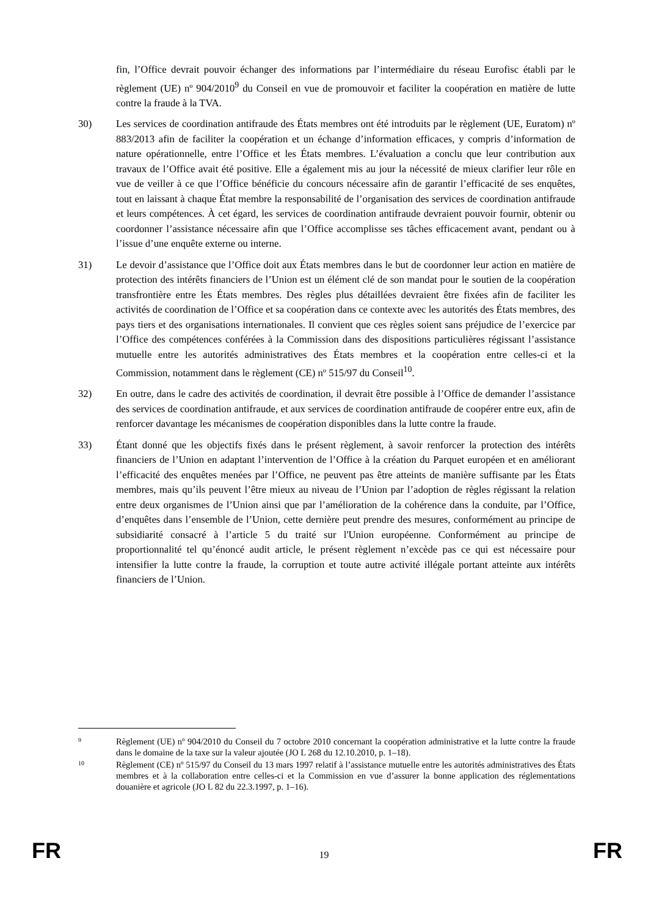fin, l’Office devrait pouvoir échanger des informations par l’intermédiaire du réseau Eurofisc établi par le règlement (UE) nº 904/2010<sup>9</sup> du Conseil en vue de promouvoir et faciliter la coopération en matière de lutte contre la fraude à la TVA.
30) Les services de coordination antifraude des États membres ont été introduits par le règlement (UE, Euratom) nº 883/2013 afin de faciliter la coopération et un échange d’information efficaces, y compris d’information de nature opérationnelle, entre l’Office et les États membres. L’évaluation a conclu que leur contribution aux travaux de l’Office avait été positive. Elle a également mis au jour la nécessité de mieux clarifier leur rôle en vue de veiller à ce que l’Office bénéficie du concours nécessaire afin de garantir l’efficacité de ses enquêtes, tout en laissant à chaque État membre la responsabilité de l’organisation des services de coordination antifraude et leurs compétences. À cet égard, les services de coordination antifraude devraient pouvoir fournir, obtenir ou coordonner l’assistance nécessaire afin que l’Office accomplisse ses tâches efficacement avant, pendant ou à l’issue d’une enquête externe ou interne.
31) Le devoir d’assistance que l’Office doit aux États membres dans le but de coordonner leur action en matière de protection des intérêts financiers de l’Union est un élément clé de son mandat pour le soutien de la coopération transfrontière entre les États membres. Des règles plus détaillées devraient être fixées afin de faciliter les activités de coordination de l’Office et sa coopération dans ce contexte avec les autorités des États membres, des pays tiers et des organisations internationales. Il convient que ces règles soient sans préjudice de l’exercice par l’Office des compétences conférées à la Commission dans des dispositions particulières régissant l’assistance mutuelle entre les autorités administratives des États membres et la coopération entre celles-ci et la Commission, notamment dans le règlement (CE) nº 515/97 du Conseil<sup>10</sup>.
32) En outre, dans le cadre des activités de coordination, il devrait être possible à l’Office de demander l’assistance des services de coordination antifraude, et aux services de coordination antifraude de coopérer entre eux, afin de renforcer davantage les mécanismes de coopération disponibles dans la lutte contre la fraude.
33) Étant donné que les objectifs fixés dans le présent règlement, à savoir renforcer la protection des intérêts financiers de l’Union en adaptant l’intervention de l’Office à la création du Parquet européen et en améliorant l’efficacité des enquêtes menées par l’Office, ne peuvent pas être atteints de manière suffisante par les États membres, mais qu’ils peuvent l’être mieux au niveau de l’Union par l’adoption de règles régissant la relation entre deux organismes de l’Union ainsi que par l’amélioration de la cohérence dans la conduite, par l’Office, d’enquêtes dans l’ensemble de l’Union, cette dernière peut prendre des mesures, conformément au principe de subsidiarité consacré à l’article 5 du traité sur l'Union européenne. Conformément au principe de proportionnalité tel qu’énoncé audit article, le présent règlement n’excède pas ce qui est nécessaire pour intensifier la lutte contre la fraude, la corruption et toute autre activité illégale portant atteinte aux intérêts financiers de l’Union.
9
Règlement (UE) nº 904/2010 du Conseil du 7 octobre 2010 concernant la coopération administrative et la lutte contre la fraude dans le domaine de la taxe sur la valeur ajoutée (JO L 268 du 12.10.2010, p. 1–18).
10
Règlement (CE) nº 515/97 du Conseil du 13 mars 1997 relatif à l’assistance mutuelle entre les autorités administratives des États membres et à la collaboration entre celles-ci et la Commission en vue d’assurer la bonne application des réglementations douanière et agricole (JO L 82 du 22.3.1997, p. 1–16).
FR 19 FR